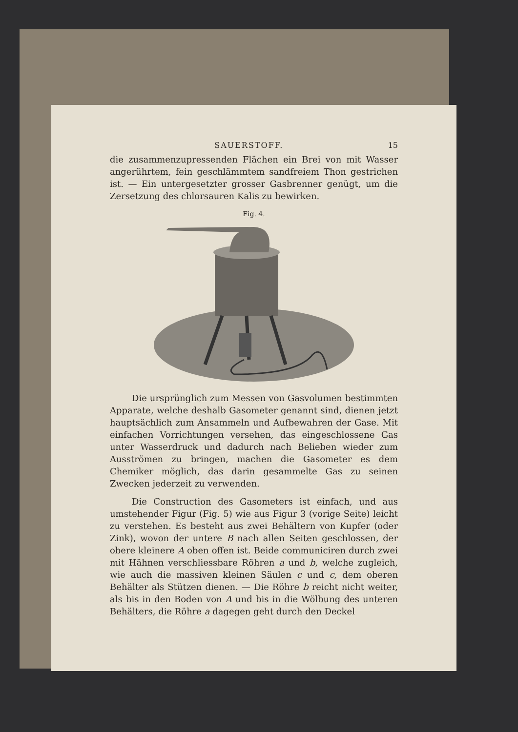SAUERSTOFF. 15
die zusammenzupressenden Flächen ein Brei von mit Wasser angerührtem, fein geschlämmtem sandfreiem Thon gestrichen ist. — Ein untergesetzter grosser Gasbrenner genügt, um die Zersetzung des chlorsauren Kalis zu bewirken.
Fig. 4.
Die ursprünglich zum Messen von Gasvolumen bestimmten Apparate, welche deshalb Gasometer genannt sind, dienen jetzt hauptsächlich zum Ansammeln und Aufbewahren der Gase. Mit einfachen Vorrichtungen versehen, das eingeschlossene Gas unter Wasserdruck und dadurch nach Belieben wieder zum Ausströmen zu bringen, machen die Gasometer es dem Chemiker möglich, das darin gesammelte Gas zu seinen Zwecken jederzeit zu verwenden.
Die Construction des Gasometers ist einfach, und aus umstehender Figur (Fig. 5) wie aus Figur 3 (vorige Seite) leicht zu verstehen. Es besteht aus zwei Behältern von Kupfer (oder Zink), wovon der untere B nach allen Seiten geschlossen, der obere kleinere A oben offen ist. Beide communiciren durch zwei mit Hähnen verschliessbare Röhren a und b, welche zugleich, wie auch die massiven kleinen Säulen c und c, dem oberen Behälter als Stützen dienen. — Die Röhre b reicht nicht weiter, als bis in den Boden von A und bis in die Wölbung des unteren Behälters, die Röhre a dagegen geht durch den Deckel